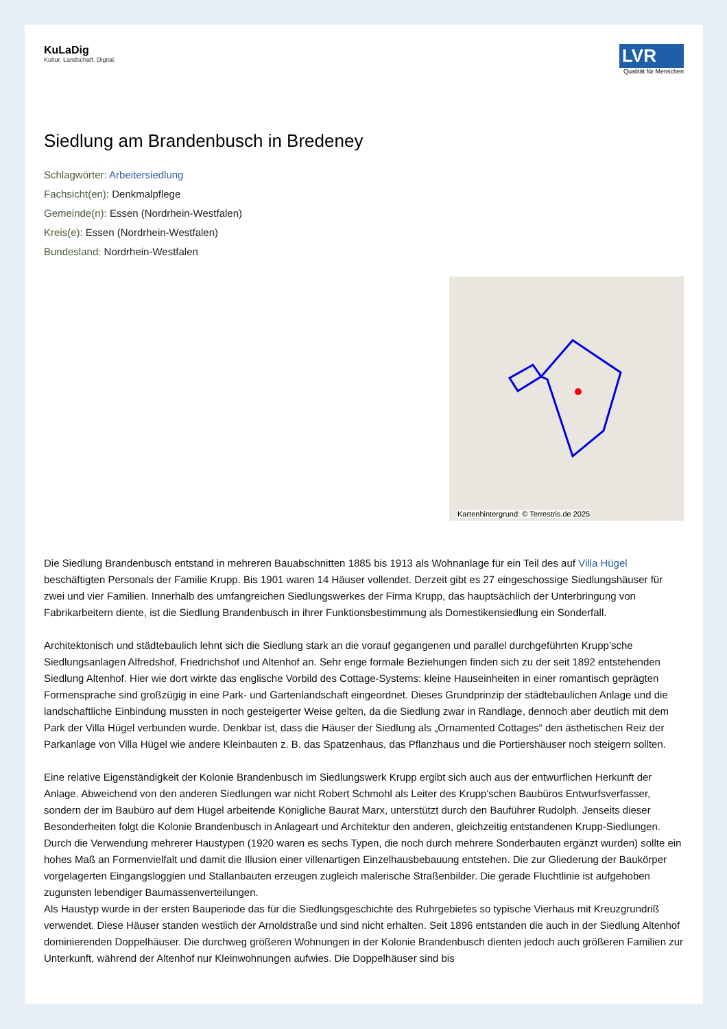KuLaDig
Kultur. Landschaft. Digital.
LVR
Qualität für Menschen
Siedlung am Brandenbusch in Bredeney
Schlagwörter: Arbeitersiedlung
Fachsicht(en): Denkmalpflege
Gemeinde(n): Essen (Nordrhein-Westfalen)
Kreis(e): Essen (Nordrhein-Westfalen)
Bundesland: Nordrhein-Westfalen
Kartenhintergrund: © Terrestris.de 2025
Die Siedlung Brandenbusch entstand in mehreren Bauabschnitten 1885 bis 1913 als Wohnanlage für ein Teil des auf Villa Hügel beschäftigten Personals der Familie Krupp. Bis 1901 waren 14 Häuser vollendet. Derzeit gibt es 27 eingeschossige Siedlungshäuser für zwei und vier Familien. Innerhalb des umfangreichen Siedlungswerkes der Firma Krupp, das hauptsächlich der Unterbringung von Fabrikarbeitern diente, ist die Siedlung Brandenbusch in ihrer Funktionsbestimmung als Domestikensiedlung ein Sonderfall.
Architektonisch und städtebaulich lehnt sich die Siedlung stark an die vorauf gegangenen und parallel durchgeführten Krupp’sche Siedlungsanlagen Alfredshof, Friedrichshof und Altenhof an. Sehr enge formale Beziehungen finden sich zu der seit 1892 entstehenden Siedlung Altenhof. Hier wie dort wirkte das englische Vorbild des Cottage-Systems: kleine Hauseinheiten in einer romantisch geprägten Formensprache sind großzügig in eine Park- und Gartenlandschaft eingeordnet. Dieses Grundprinzip der städtebaulichen Anlage und die landschaftliche Einbindung mussten in noch gesteigerter Weise gelten, da die Siedlung zwar in Randlage, dennoch aber deutlich mit dem Park der Villa Hügel verbunden wurde. Denkbar ist, dass die Häuser der Siedlung als „Ornamented Cottages“ den ästhetischen Reiz der Parkanlage von Villa Hügel wie andere Kleinbauten z. B. das Spatzenhaus, das Pflanzhaus und die Portiershäuser noch steigern sollten.
Eine relative Eigenständigkeit der Kolonie Brandenbusch im Siedlungswerk Krupp ergibt sich auch aus der entwurflichen Herkunft der Anlage. Abweichend von den anderen Siedlungen war nicht Robert Schmohl als Leiter des Krupp'schen Baubüros Entwurfsverfasser, sondern der im Baubüro auf dem Hügel arbeitende Königliche Baurat Marx, unterstützt durch den Bauführer Rudolph. Jenseits dieser Besonderheiten folgt die Kolonie Brandenbusch in Anlageart und Architektur den anderen, gleichzeitig entstandenen Krupp-Siedlungen. Durch die Verwendung mehrerer Haustypen (1920 waren es sechs Typen, die noch durch mehrere Sonderbauten ergänzt wurden) sollte ein hohes Maß an Formenvielfalt und damit die Illusion einer villenartigen Einzelhausbebauung entstehen. Die zur Gliederung der Baukörper vorgelagerten Eingangsloggien und Stallanbauten erzeugen zugleich malerische Straßenbilder. Die gerade Fluchtlinie ist aufgehoben zugunsten lebendiger Baumassenverteilungen.
Als Haustyp wurde in der ersten Bauperiode das für die Siedlungsgeschichte des Ruhrgebietes so typische Vierhaus mit Kreuzgrundriß verwendet. Diese Häuser standen westlich der Arnoldstraße und sind nicht erhalten. Seit 1896 entstanden die auch in der Siedlung Altenhof dominierenden Doppelhäuser. Die durchweg größeren Wohnungen in der Kolonie Brandenbusch dienten jedoch auch größeren Familien zur Unterkunft, während der Altenhof nur Kleinwohnungen aufwies. Die Doppelhäuser sind bis